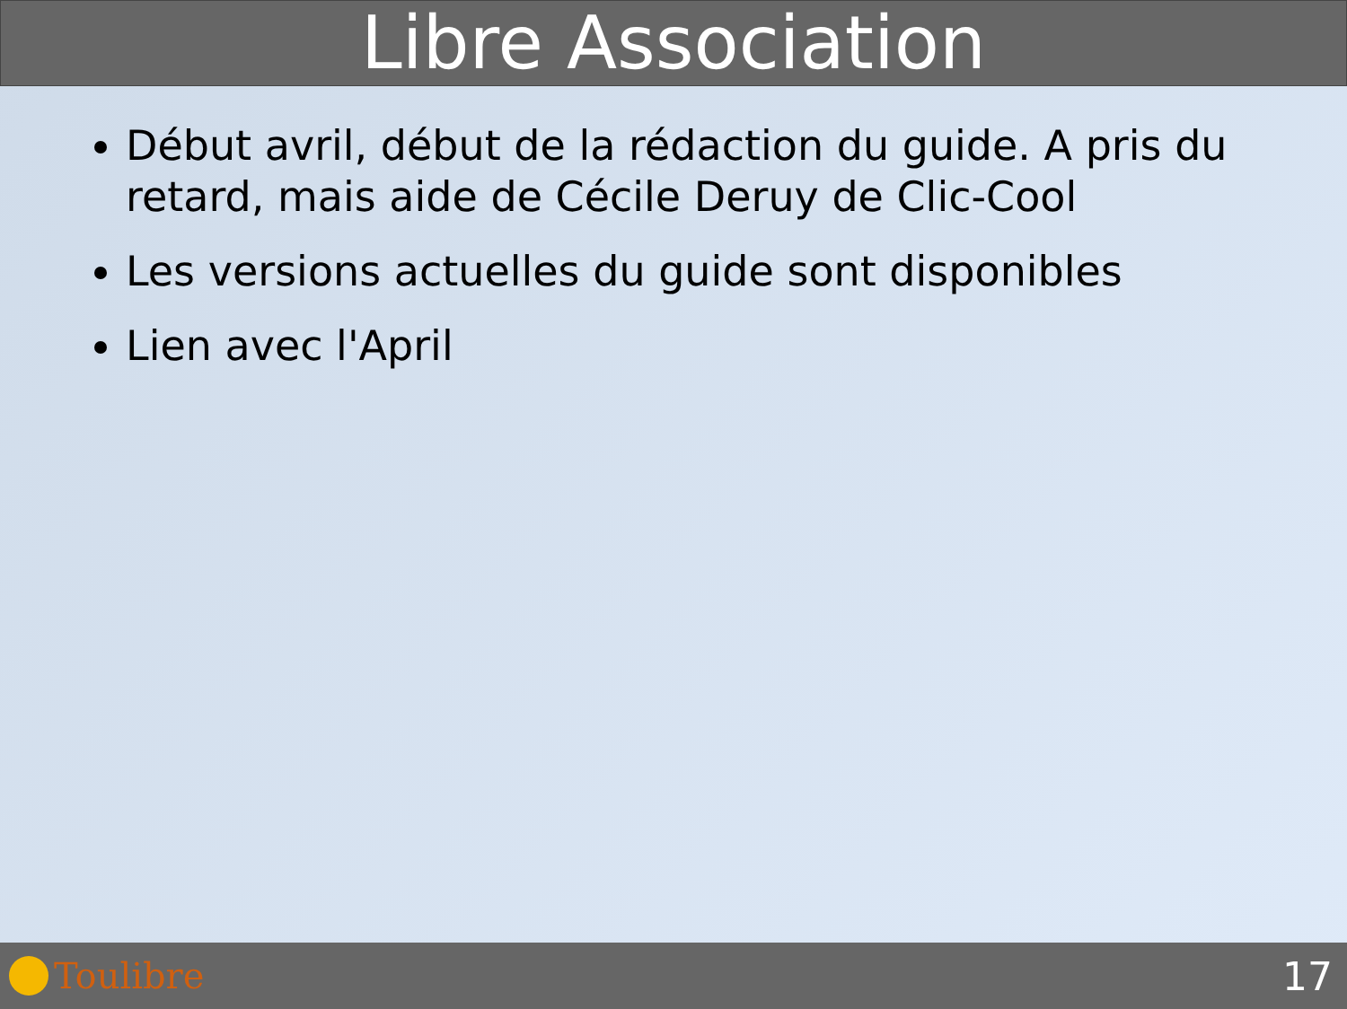Libre Association
Début avril, début de la rédaction du guide. A pris du retard, mais aide de Cécile Deruy de Clic-Cool
Les versions actuelles du guide sont disponibles
Lien avec l'April
Toulibre 17